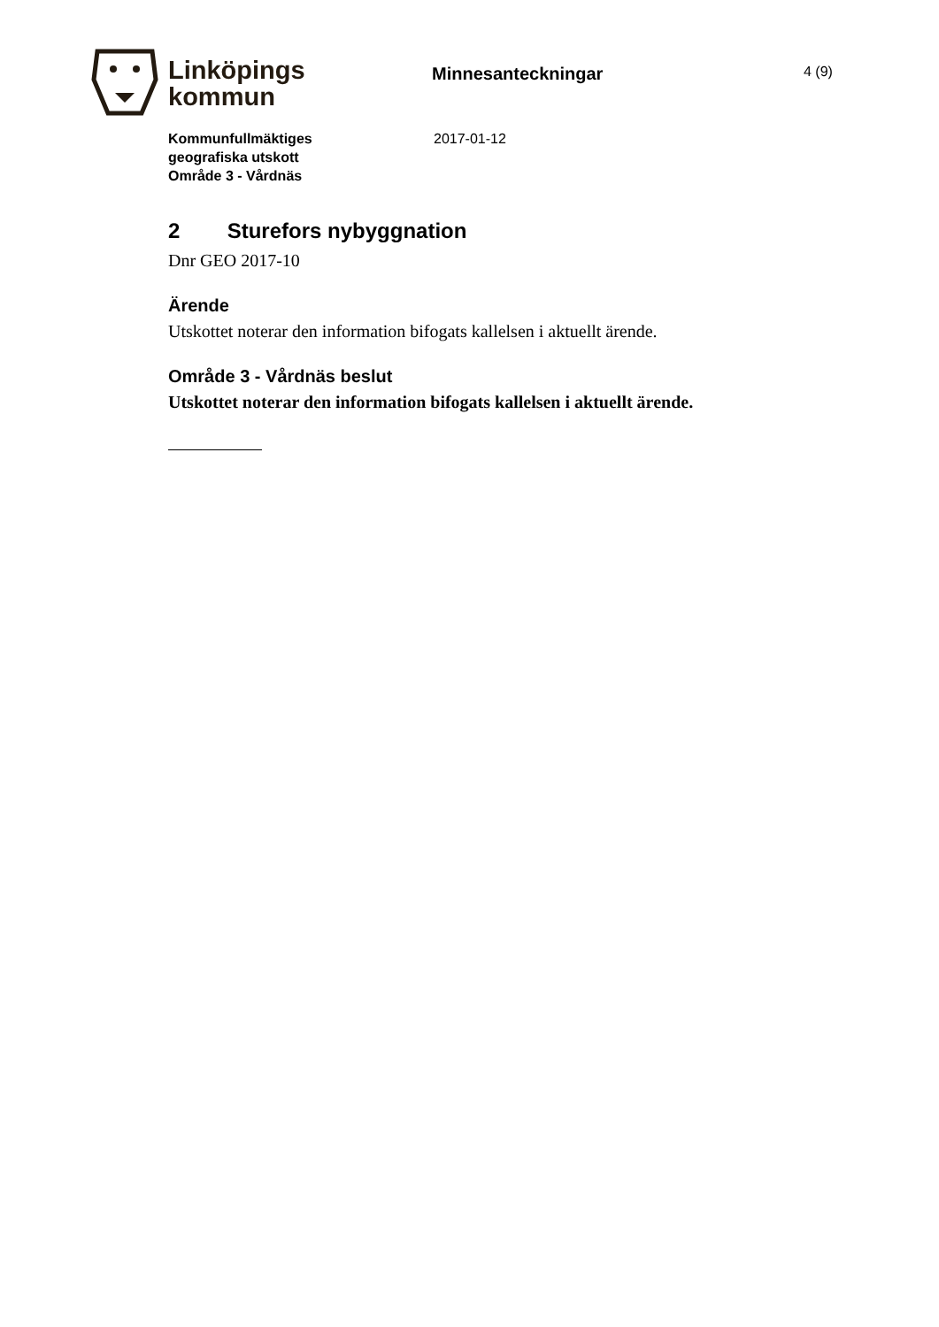Linköpings
kommun
Minnesanteckningar
4 (9)
Kommunfullmäktiges
geografiska utskott
Område 3 - Vårdnäs
2017-01-12
2 Sturefors nybyggnation
Dnr GEO 2017-10
Ärende
Utskottet noterar den information bifogats kallelsen i aktuellt ärende.
Område 3 - Vårdnäs beslut
Utskottet noterar den information bifogats kallelsen i aktuellt ärende.